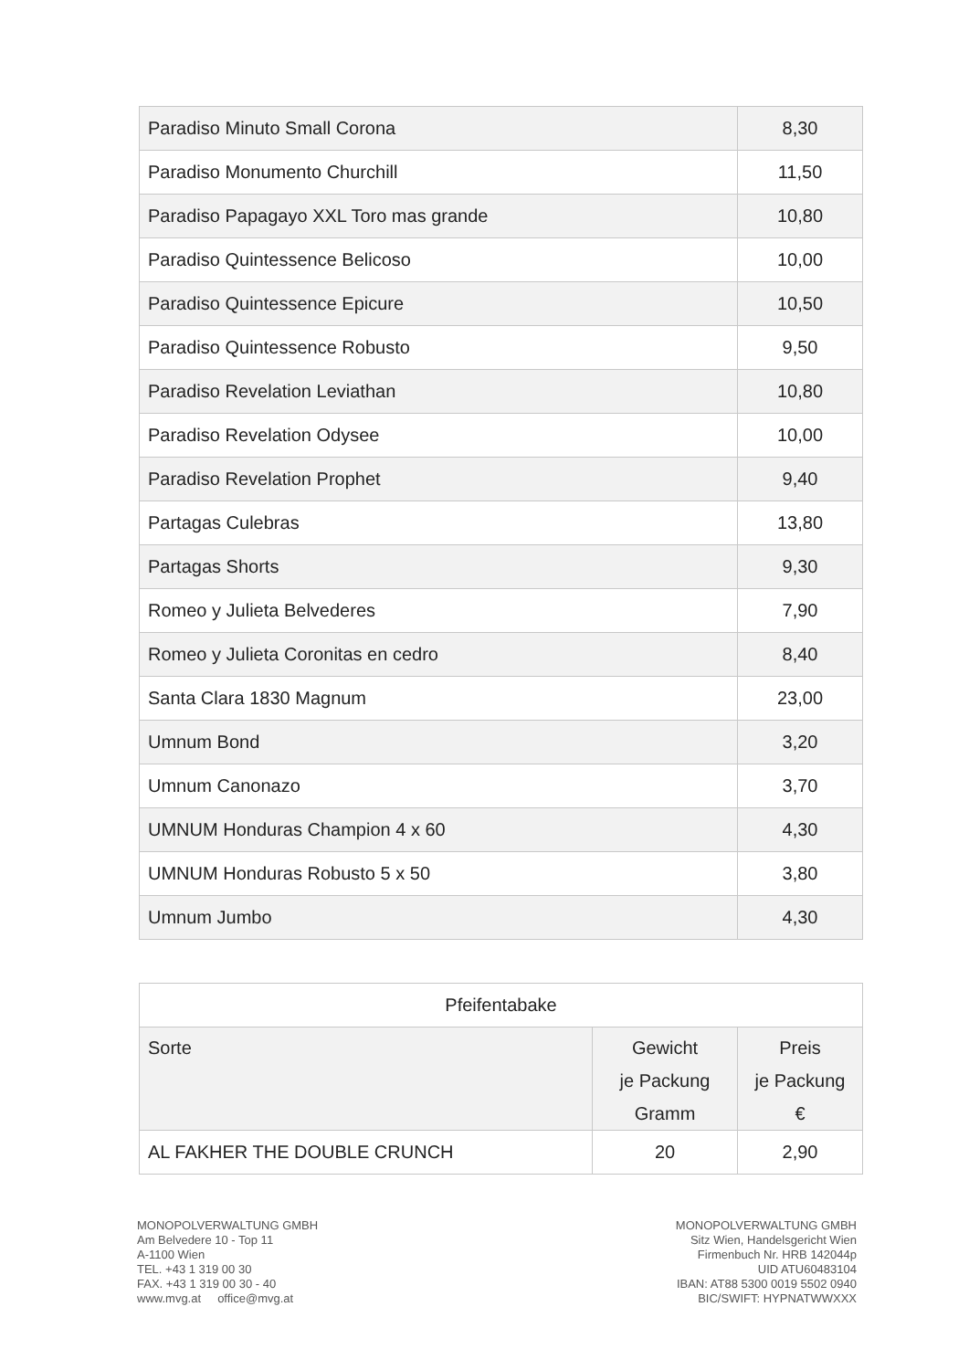| Paradiso Minuto Small Corona | 8,30 |
| Paradiso Monumento Churchill | 11,50 |
| Paradiso Papagayo XXL Toro mas grande | 10,80 |
| Paradiso Quintessence Belicoso | 10,00 |
| Paradiso Quintessence Epicure | 10,50 |
| Paradiso Quintessence Robusto | 9,50 |
| Paradiso Revelation Leviathan | 10,80 |
| Paradiso Revelation Odysee | 10,00 |
| Paradiso Revelation Prophet | 9,40 |
| Partagas Culebras | 13,80 |
| Partagas Shorts | 9,30 |
| Romeo y Julieta Belvederes | 7,90 |
| Romeo y Julieta Coronitas en cedro | 8,40 |
| Santa Clara 1830 Magnum | 23,00 |
| Umnum Bond | 3,20 |
| Umnum Canonazo | 3,70 |
| UMNUM Honduras Champion 4 x 60 | 4,30 |
| UMNUM Honduras Robusto 5 x 50 | 3,80 |
| Umnum Jumbo | 4,30 |
| Pfeifentabake | | |
| --- | --- | --- |
| Sorte | Gewicht je Packung Gramm | Preis je Packung € |
| AL FAKHER THE DOUBLE CRUNCH | 20 | 2,90 |
MONOPOLVERWALTUNG GMBH
Am Belvedere 10 - Top 11
A-1100 Wien
TEL. +43 1 319 00 30
FAX. +43 1 319 00 30 - 40
www.mvg.at office@mvg.at
MONOPOLVERWALTUNG GMBH
Sitz Wien, Handelsgericht Wien
Firmenbuch Nr. HRB 142044p
UID ATU60483104
IBAN: AT88 5300 0019 5502 0940
BIC/SWIFT: HYPNATWWXXX